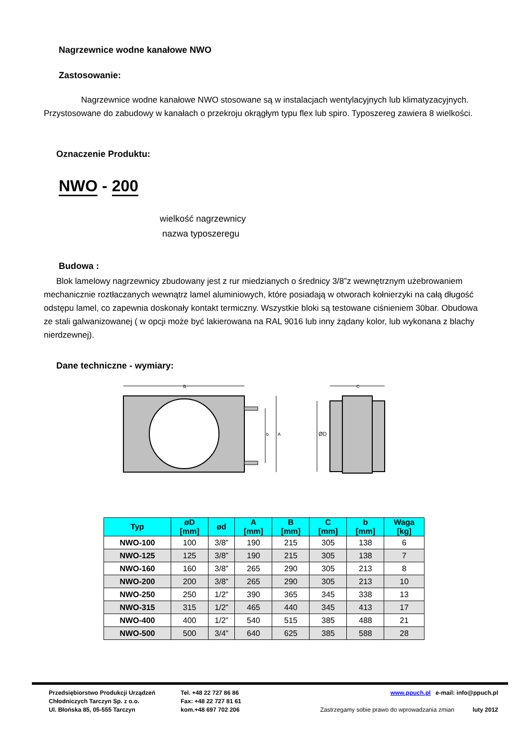Nagrzewnice wodne kanałowe NWO
Zastosowanie:
Nagrzewnice wodne kanałowe NWO stosowane są w instalacjach wentylacyjnych lub klimatyzacyjnych. Przystosowane do zabudowy w kanałach o przekroju okrągłym typu flex lub spiro. Typoszereg zawiera 8 wielkości.
Oznaczenie Produktu:
NWO - 200
wielkość nagrzewnicy
nazwa typoszeregu
Budowa :
Blok lamelowy nagrzewnicy zbudowany jest z rur miedzianych o średnicy 3/8”z wewnętrznym użebrowaniem mechanicznie roztłaczanych wewnątrz lamel aluminiowych, które posiadają w otworach kołnierzyki na całą długość odstępu lamel, co zapewnia doskonały kontakt termiczny. Wszystkie bloki są testowane ciśnieniem 30bar. Obudowa ze stali galwanizowanej ( w opcji może być lakierowana na RAL 9016 lub inny żądany kolor, lub wykonana z blachy nierdzewnej).
Dane techniczne - wymiary:
B
A
b
C
ØD
| Typ | øD [mm] | ød | A [mm] | B [mm] | C [mm] | b [mm] | Waga [kg] |
| --- | --- | --- | --- | --- | --- | --- | --- |
| NWO-100 | 100 | 3/8” | 190 | 215 | 305 | 138 | 6 |
| NWO-125 | 125 | 3/8” | 190 | 215 | 305 | 138 | 7 |
| NWO-160 | 160 | 3/8” | 265 | 290 | 305 | 213 | 8 |
| NWO-200 | 200 | 3/8” | 265 | 290 | 305 | 213 | 10 |
| NWO-250 | 250 | 1/2” | 390 | 365 | 345 | 338 | 13 |
| NWO-315 | 315 | 1/2” | 465 | 440 | 345 | 413 | 17 |
| NWO-400 | 400 | 1/2” | 540 | 515 | 385 | 488 | 21 |
| NWO-500 | 500 | 3/4” | 640 | 625 | 385 | 588 | 28 |
Przedsiębiorstwo Produkcji Urządzeń
Chłodniczych Tarczyn Sp. z o.o.
Ul. Błońska 85, 05-555 Tarczyn
Tel. +48 22 727 86 86
Fax: +48 22 727 81 61
kom.+48 697 702 206
www.ppuch.pl e-mail: info@ppuch.pl
Zastrzegamy sobie prawo do wprowadzania zmian luty 2012